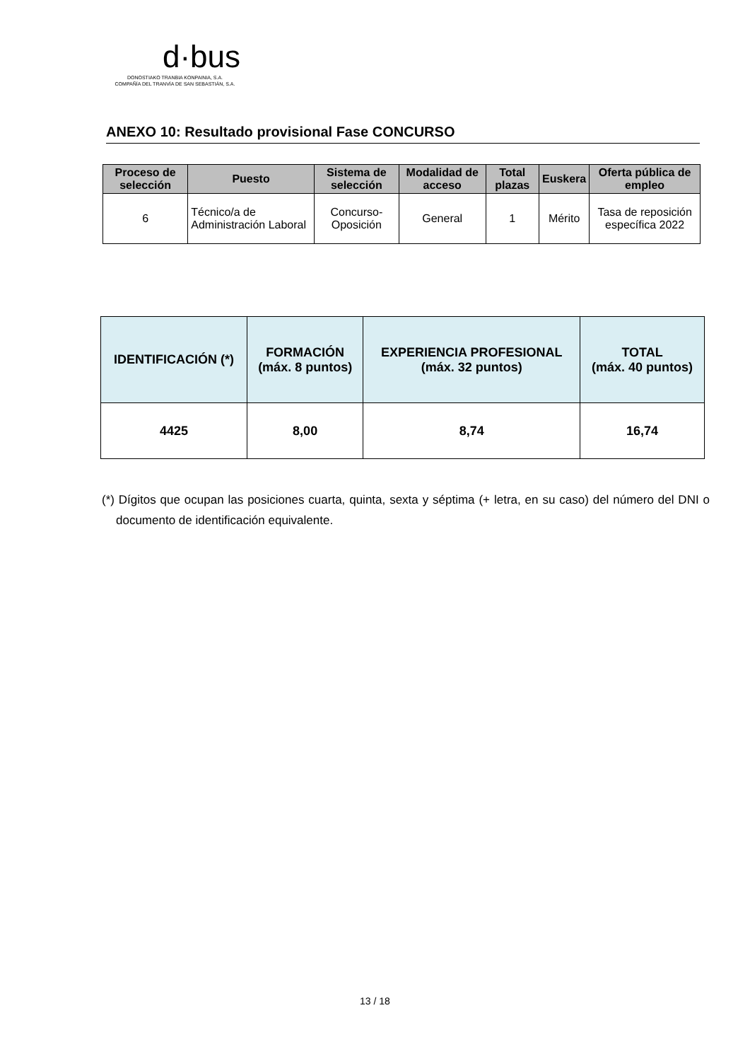d·bus
DONOSTIAKO TRANBIA KONPAINIA, S.A.
COMPAÑÍA DEL TRANVÍA DE SAN SEBASTIÁN, S.A.
ANEXO 10: Resultado provisional Fase CONCURSO
| Proceso de selección | Puesto | Sistema de selección | Modalidad de acceso | Total plazas | Euskera | Oferta pública de empleo |
| --- | --- | --- | --- | --- | --- | --- |
| 6 | Técnico/a de Administración Laboral | Concurso-Oposición | General | 1 | Mérito | Tasa de reposición específica 2022 |
| IDENTIFICACIÓN (*) | FORMACIÓN (máx. 8 puntos) | EXPERIENCIA PROFESIONAL (máx. 32 puntos) | TOTAL (máx. 40 puntos) |
| --- | --- | --- | --- |
| 4425 | 8,00 | 8,74 | 16,74 |
(*) Dígitos que ocupan las posiciones cuarta, quinta, sexta y séptima (+ letra, en su caso) del número del DNI o documento de identificación equivalente.
13 / 18